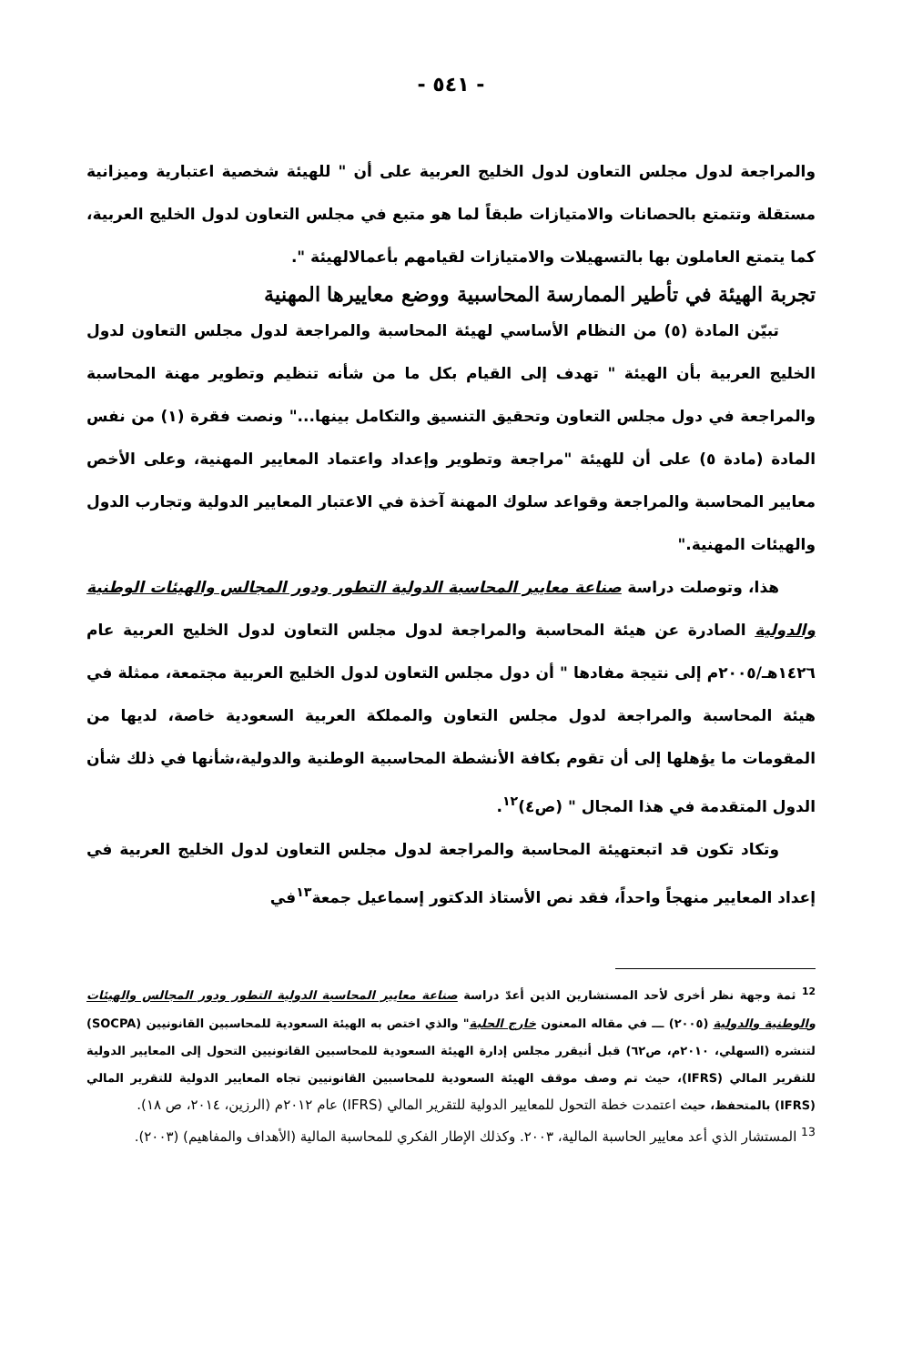- ٥٤١ -
والمراجعة لدول مجلس التعاون لدول الخليج العربية على أن " للهيئة شخصية اعتبارية وميزانية مستقلة وتتمتع بالحصانات والامتيازات طبقاً لما هو متبع في مجلس التعاون لدول الخليج العربية، كما يتمتع العاملون بها بالتسهيلات والامتيازات لقيامهم بأعمالالهيئة ".
تجربة الهيئة في تأطير الممارسة المحاسبية ووضع معاييرها المهنية
تبيّن المادة (٥) من النظام الأساسي لهيئة المحاسبة والمراجعة لدول مجلس التعاون لدول الخليج العربية بأن الهيئة " تهدف إلى القيام بكل ما من شأنه تنظيم وتطوير مهنة المحاسبة والمراجعة في دول مجلس التعاون وتحقيق التنسيق والتكامل بينها..." ونصت فقرة (١) من نفس المادة (مادة ٥) على أن للهيئة "مراجعة وتطوير وإعداد واعتماد المعايير المهنية، وعلى الأخص معايير المحاسبة والمراجعة وقواعد سلوك المهنة آخذة في الاعتبار المعايير الدولية وتجارب الدول والهيئات المهنية."
هذا، وتوصلت دراسة صناعة معايير المحاسبة الدولية التطور ودور المجالس والهيئات الوطنية والدولية الصادرة عن هيئة المحاسبة والمراجعة لدول مجلس التعاون لدول الخليج العربية عام ١٤٢٦هـ/٢٠٠٥م إلى نتيجة مفادها " أن دول مجلس التعاون لدول الخليج العربية مجتمعة، ممثلة في هيئة المحاسبة والمراجعة لدول مجلس التعاون والمملكة العربية السعودية خاصة، لديها من المقومات ما يؤهلها إلى أن تقوم بكافة الأنشطة المحاسبية الوطنية والدولية،شأنها في ذلك شأن الدول المتقدمة في هذا المجال " (ص٤)<sup>١٢</sup>.
وتكاد تكون قد اتبعتهيئة المحاسبة والمراجعة لدول مجلس التعاون لدول الخليج العربية في إعداد المعايير منهجاً واحداً، فقد نص الأستاذ الدكتور إسماعيل جمعة<sup>١٣</sup>في
<sup>12</sup> ثمة وجهة نظر أخرى لأحد المستشارين الذين أعدّ دراسة صناعة معايير المحاسبة الدولية التطور ودور المجالس والهيئات والوطنية والدولية (٢٠٠٥) ـــ في مقاله المعنون خارج الحلبة" والذي اختص به الهيئة السعودية للمحاسبين القانونيين (SOCPA) لتنشره (السهلي، ٢٠١٠م، ص٦٢) قبل أنيقرر مجلس إدارة الهيئة السعودية للمحاسبين القانونيين التحول إلى المعايير الدولية للتقرير المالي (IFRS)، حيث تم وصف موقف الهيئة السعودية للمحاسبين القانونيين تجاه المعايير الدولية للتقرير المالي (IFRS) بالمتحفظ، حيث اعتمدت خطة التحول للمعايير الدولية للتقرير المالي (IFRS) عام ٢٠١٢م (الرزين، ٢٠١٤، ص ١٨).
<sup>13</sup> المستشار الذي أعد معايير الحاسبة المالية، ٢٠٠٣. وكذلك الإطار الفكري للمحاسبة المالية (الأهداف والمفاهيم) (٢٠٠٣).